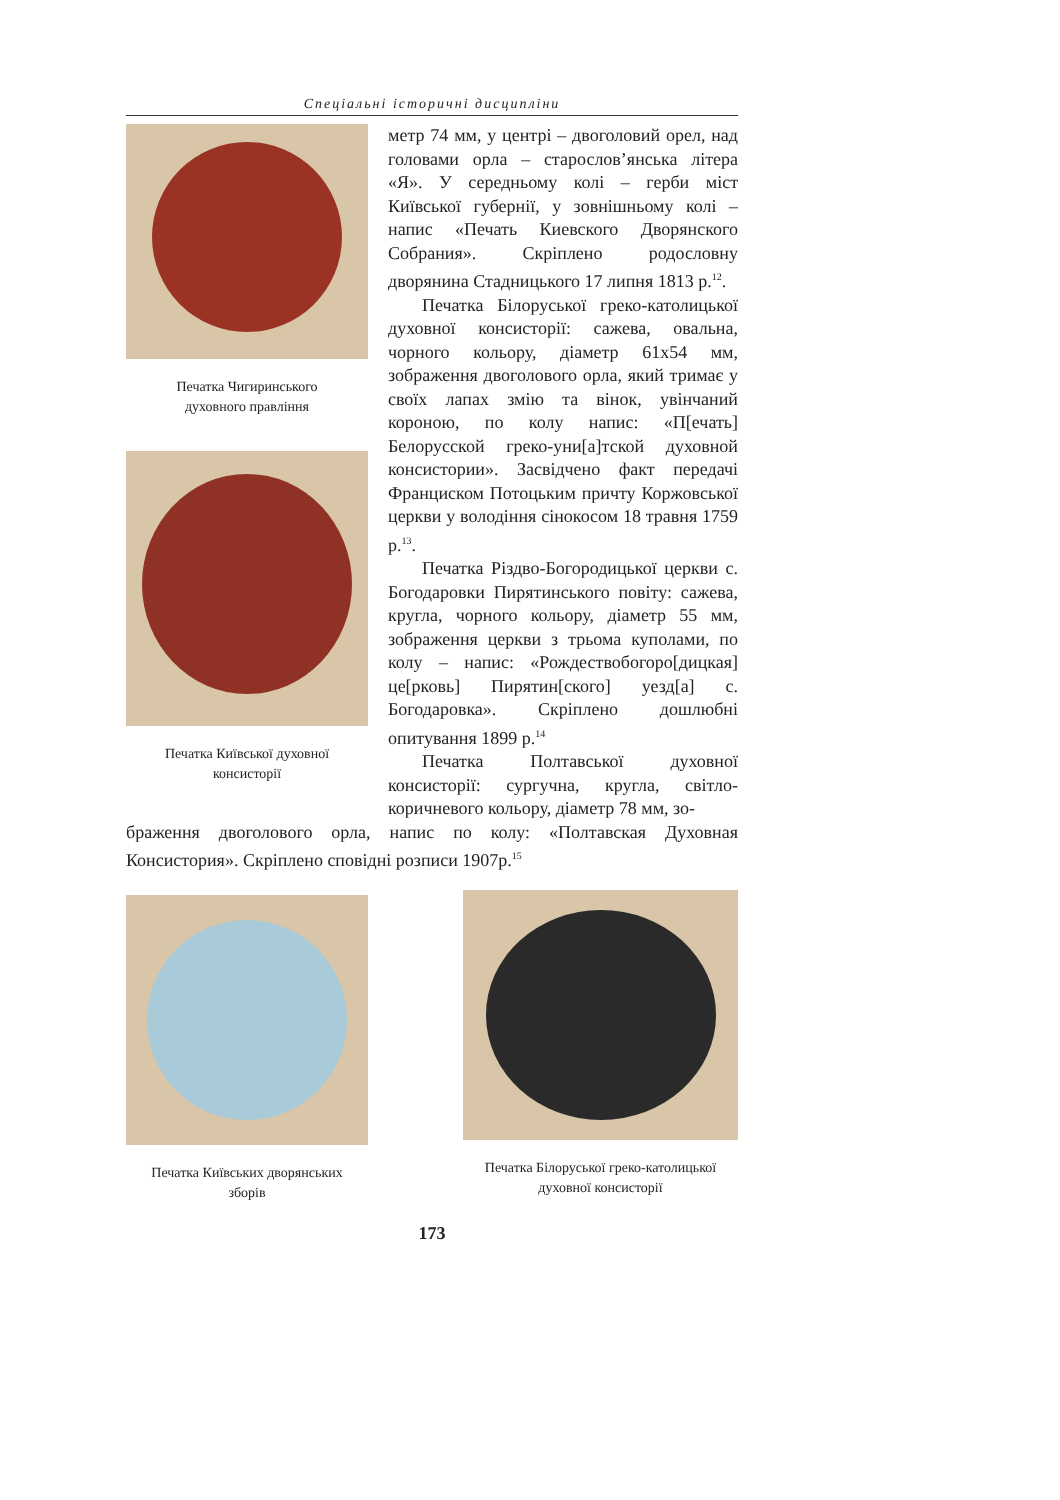Спеціальні історичні дисципліни
Печатка Чигиринського
духовного правління
Печатка Київської духовної
консисторії
метр 74 мм, у центрі – двоголовий орел, над головами орла – старослов’янська літера «Я». У середньому колі – герби міст Київської губернії, у зовнішньому колі – напис «Печать Киевского Дворянского Собрания». Скріплено родословну дворянина Стадницького 17 липня 1813 р.<sup>12</sup>.
Печатка Білоруської греко-католицької духовної консисторії: сажева, овальна, чорного кольору, діаметр 61х54 мм, зображення двоголового орла, який тримає у своїх лапах змію та вінок, увінчаний короною, по колу напис: «П[ечать] Белорусской греко-уни[а]тской духовной консистории». Засвідчено факт передачі Франциском Потоцьким причту Коржовської церкви у володіння сінокосом 18 травня 1759 р.<sup>13</sup>.
Печатка Різдво-Богородицької церкви с. Богодаровки Пирятинського повіту: сажева, кругла, чорного кольору, діаметр 55 мм, зображення церкви з трьома куполами, по колу – напис: «Рождествобогоро[дицкая] це[рковь] Пирятин[ского] уезд[а] с. Богодаровка». Скріплено дошлюбні опитування 1899 р.<sup>14</sup>
Печатка Полтавської духовної консисторії: сургучна, кругла, світло-коричневого кольору, діаметр 78 мм, зо-
браження двоголового орла, напис по колу: «Полтавская Духовная Консистория». Скріплено сповідні розписи 1907р.<sup>15</sup>
Печатка Київських дворянських
зборів
Печатка Білоруської греко-католицької
духовної консисторії
173